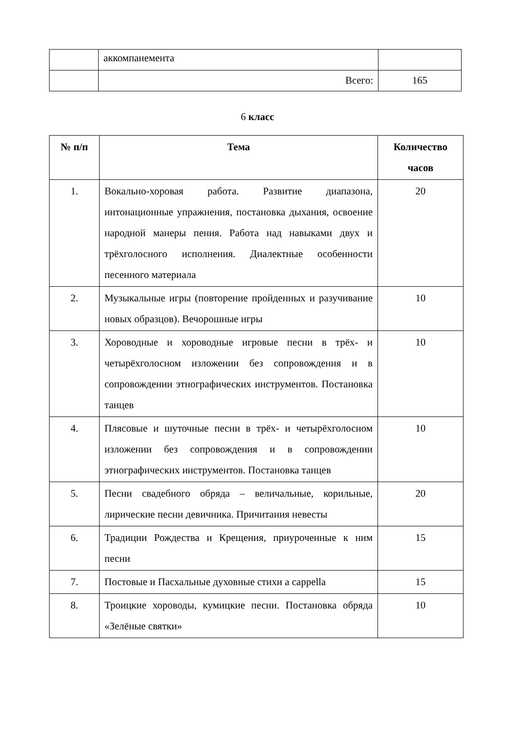| | аккомпанемента | |
| | Всего: | 165 |
6 класс
| № п/п | Тема | Количество часов |
| --- | --- | --- |
| 1. | Вокально-хоровая работа. Развитие диапазона, интонационные упражнения, постановка дыхания, освоение народной манеры пения. Работа над навыками двух и трёхголосного исполнения. Диалектные особенности песенного материала | 20 |
| 2. | Музыкальные игры (повторение пройденных и разучивание новых образцов). Вечорошные игры | 10 |
| 3. | Хороводные и хороводные игровые песни в трёх- и четырёхголосном изложении без сопровождения и в сопровождении этнографических инструментов. Постановка танцев | 10 |
| 4. | Плясовые и шуточные песни в трёх- и четырёхголосном изложении без сопровождения и в сопровождении этнографических инструментов. Постановка танцев | 10 |
| 5. | Песни свадебного обряда – величальные, корильные, лирические песни девичника. Причитания невесты | 20 |
| 6. | Традиции Рождества и Крещения, приуроченные к ним песни | 15 |
| 7. | Постовые и Пасхальные духовные стихи a cappella | 15 |
| 8. | Троицкие хороводы, кумицкие песни. Постановка обряда «Зелёные святки» | 10 |